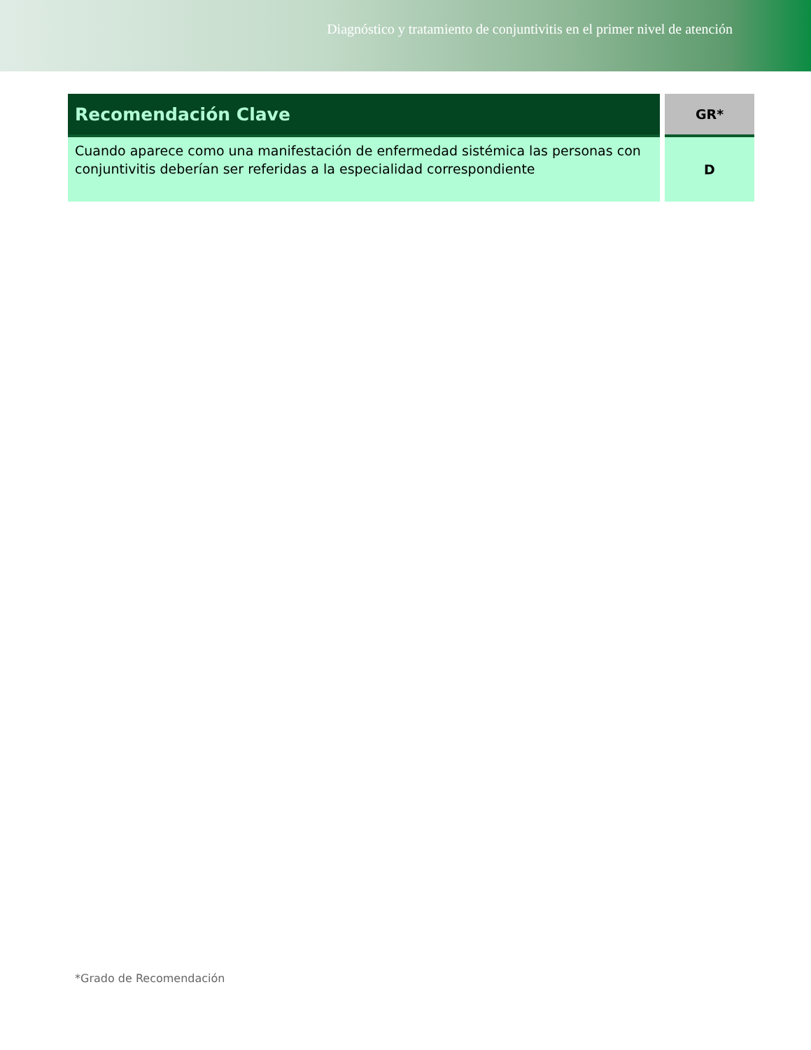Diagnóstico y tratamiento de conjuntivitis en el primer nivel de atención
| Recomendación Clave | GR* |
| --- | --- |
| Cuando aparece como una manifestación de enfermedad sistémica las personas con conjuntivitis deberían ser referidas a la especialidad correspondiente | D |
*Grado de Recomendación